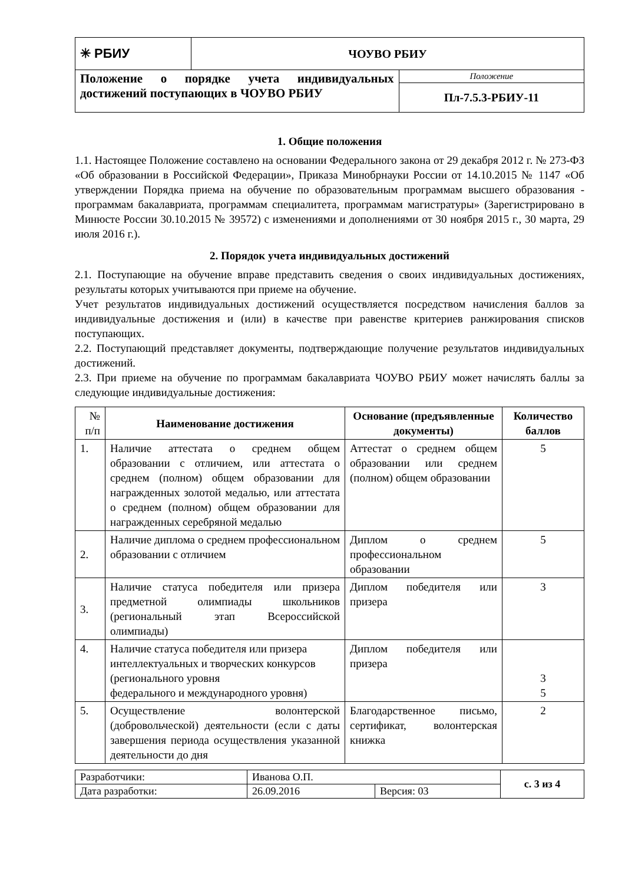| ✳ РБИУ | ЧОУВО РБИУ | |
| Положение о порядке учета индивидуальных достижений поступающих в ЧОУВО РБИУ | | Положение |
| | | Пл-7.5.3-РБИУ-11 |
1. Общие положения
1.1. Настоящее Положение составлено на основании Федерального закона от 29 декабря 2012 г. № 273-ФЗ «Об образовании в Российской Федерации», Приказа Минобрнауки России от 14.10.2015 № 1147 «Об утверждении Порядка приема на обучение по образовательным программам высшего образования - программам бакалавриата, программам специалитета, программам магистратуры» (Зарегистрировано в Минюсте России 30.10.2015 № 39572) с изменениями и дополнениями от 30 ноября 2015 г., 30 марта, 29 июля 2016 г.).
2. Порядок учета индивидуальных достижений
2.1. Поступающие на обучение вправе представить сведения о своих индивидуальных достижениях, результаты которых учитываются при приеме на обучение.
Учет результатов индивидуальных достижений осуществляется посредством начисления баллов за индивидуальные достижения и (или) в качестве при равенстве критериев ранжирования списков поступающих.
2.2. Поступающий представляет документы, подтверждающие получение результатов индивидуальных достижений.
2.3. При приеме на обучение по программам бакалавриата ЧОУВО РБИУ может начислять баллы за следующие индивидуальные достижения:
| № п/п | Наименование достижения | Основание (предъявленные документы) | Количество баллов |
| --- | --- | --- | --- |
| 1. | Наличие аттестата о среднем общем образовании с отличием, или аттестата о среднем (полном) общем образовании для награжденных золотой медалью, или аттестата о среднем (полном) общем образовании для награжденных серебряной медалью | Аттестат о среднем общем образовании или среднем (полном) общем образовании | 5 |
| 2. | Наличие диплома о среднем профессиональном образовании с отличием | Диплом о среднем профессиональном образовании | 5 |
| 3. | Наличие статуса победителя или призера предметной олимпиады школьников (региональный этап Всероссийской олимпиады) | Диплом победителя или призера | 3 |
| 4. | Наличие статуса победителя или призера интеллектуальных и творческих конкурсов (регионального уровня федерального и международного уровня) | Диплом победителя или призера | 3 5 |
| 5. | Осуществление волонтерской (добровольческой) деятельности (если с даты завершения периода осуществления указанной деятельности до дня | Благодарственное письмо, сертификат, волонтерская книжка | 2 |
| Разработчики: | Иванова О.П. | | с. 3 из 4 |
| Дата разработки: | 26.09.2016 | Версия: 03 | |